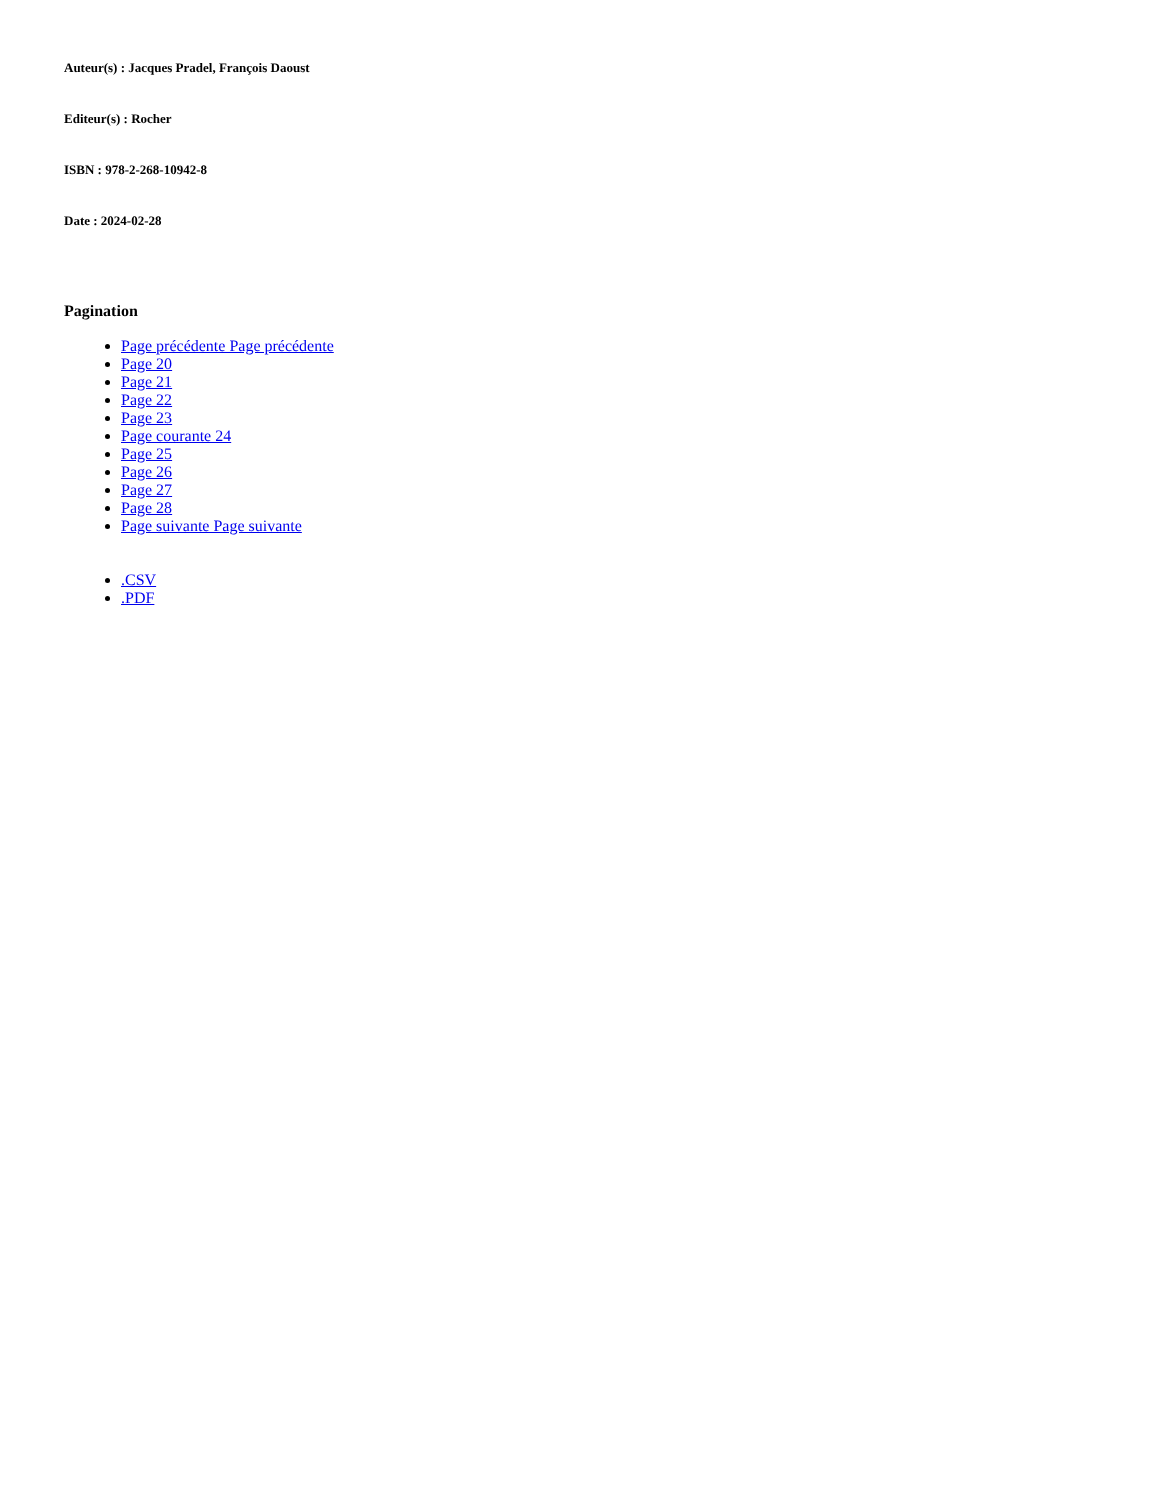Auteur(s) : Jacques Pradel, François Daoust
Editeur(s) : Rocher
ISBN : 978-2-268-10942-8
Date : 2024-02-28
Pagination
Page précédente Page précédente
Page 20
Page 21
Page 22
Page 23
Page courante 24
Page 25
Page 26
Page 27
Page 28
Page suivante Page suivante
.CSV
.PDF